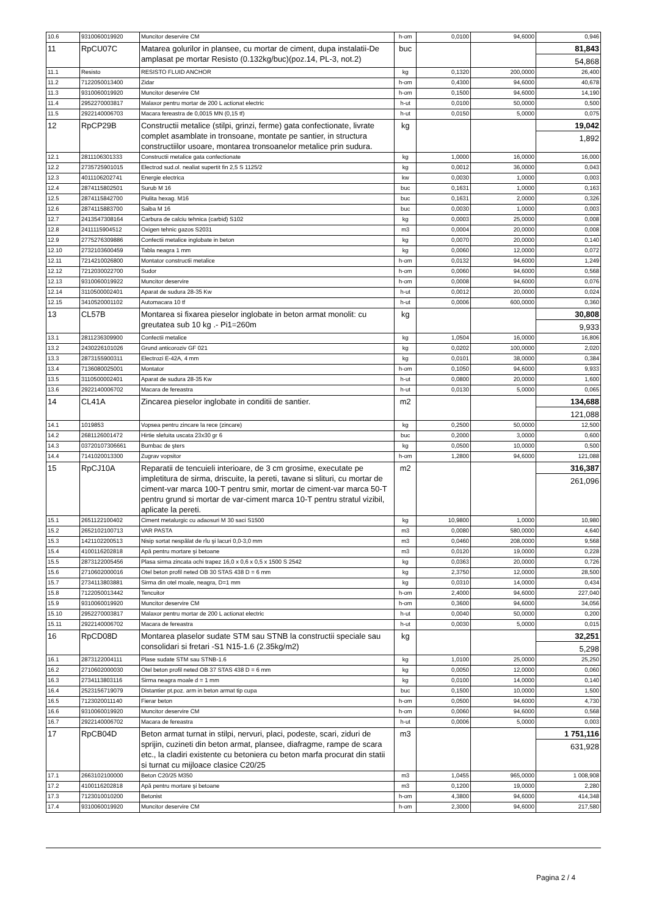| 10.6 | 9310060019920 | Muncitor deservire CM | h-om | 0,0100 | 94,6000 | 0,946 |
| 11 | RpCU07C | Matarea golurilor in plansee, cu mortar de ciment, dupa instalatii-De amplasat pe mortar Resisto (0.132kg/buc)(poz.14, PL-3, not.2) | buc | | | 81,843 54,868 |
| 11.1 | Resisto | RESISTO FLUID ANCHOR | kg | 0,1320 | 200,0000 | 26,400 |
| 11.2 | 7122050013400 | Zidar | h-om | 0,4300 | 94,6000 | 40,678 |
| 11.3 | 9310060019920 | Muncitor deservire CM | h-om | 0,1500 | 94,6000 | 14,190 |
| 11.4 | 2952270003817 | Malaxor pentru mortar de 200 L actionat electric | h-ut | 0,0100 | 50,0000 | 0,500 |
| 11.5 | 2922140006703 | Macara fereastra de 0,0015 MN (0,15 tf) | h-ut | 0,0150 | 5,0000 | 0,075 |
| 12 | RpCP29B | Constructii metalice (stilpi, grinzi, ferme) gata confectionate, livrate complet asamblate in tronsoane, montate pe santier, in structura constructiilor usoare, montarea tronsoanelor metalice prin sudura. | kg | | | 19,042 1,892 |
| 12.1 | 2811106301333 | Constructii metalice gata confectionate | kg | 1,0000 | 16,0000 | 16,000 |
| 12.2 | 2735725901015 | Electrod sud.ol. nealiat supertit fin 2,5 S 1125/2 | kg | 0,0012 | 36,0000 | 0,043 |
| 12.3 | 4011106202741 | Energie electrica | kw | 0,0030 | 1,0000 | 0,003 |
| 12.4 | 2874115802501 | Surub M 16 | buc | 0,1631 | 1,0000 | 0,163 |
| 12.5 | 2874115842700 | Piulita hexag. M16 | buc | 0,1631 | 2,0000 | 0,326 |
| 12.6 | 2874115883700 | Saiba M 16 | buc | 0,0030 | 1,0000 | 0,003 |
| 12.7 | 2413547308164 | Carbura de calciu tehnica (carbid) S102 | kg | 0,0003 | 25,0000 | 0,008 |
| 12.8 | 2411115904512 | Oxigen tehnic gazos S2031 | m3 | 0,0004 | 20,0000 | 0,008 |
| 12.9 | 2775276309886 | Confectii metalice inglobate in beton | kg | 0,0070 | 20,0000 | 0,140 |
| 12.10 | 2732103600459 | Tabla neagra 1 mm | kg | 0,0060 | 12,0000 | 0,072 |
| 12.11 | 7214210026800 | Montator constructii metalice | h-om | 0,0132 | 94,6000 | 1,249 |
| 12.12 | 7212030022700 | Sudor | h-om | 0,0060 | 94,6000 | 0,568 |
| 12.13 | 9310060019922 | Muncitor deservire | h-om | 0,0008 | 94,6000 | 0,076 |
| 12.14 | 3110500002401 | Aparat de sudura 28-35 Kw | h-ut | 0,0012 | 20,0000 | 0,024 |
| 12.15 | 3410520001102 | Automacara 10 tf | h-ut | 0,0006 | 600,0000 | 0,360 |
| 13 | CL57B | Montarea si fixarea pieselor inglobate in beton armat monolit: cu greutatea sub 10 kg .- Pi1=260m | kg | | | 30,808 9,933 |
| 13.1 | 2811236309900 | Confectii metalice | kg | 1,0504 | 16,0000 | 16,806 |
| 13.2 | 2430226101026 | Grund anticoroziv GF 021 | kg | 0,0202 | 100,0000 | 2,020 |
| 13.3 | 2873155900311 | Electrozi E-42A, 4 mm | kg | 0,0101 | 38,0000 | 0,384 |
| 13.4 | 7136080025001 | Montator | h-om | 0,1050 | 94,6000 | 9,933 |
| 13.5 | 3110500002401 | Aparat de sudura 28-35 Kw | h-ut | 0,0800 | 20,0000 | 1,600 |
| 13.6 | 2922140006702 | Macara de fereastra | h-ut | 0,0130 | 5,0000 | 0,065 |
| 14 | CL41A | Zincarea pieselor inglobate in conditii de santier. | m2 | | | 134,688 121,088 |
| 14.1 | 1019853 | Vopsea pentru zincare la rece (zincare) | kg | 0,2500 | 50,0000 | 12,500 |
| 14.2 | 2681126001472 | Hirtie slefuita uscata 23x30 gr 6 | buc | 0,2000 | 3,0000 | 0,600 |
| 14.3 | 03720107306661 | Bumbac de şters | kg | 0,0500 | 10,0000 | 0,500 |
| 14.4 | 7141020013300 | Zugrav vopsitor | h-om | 1,2800 | 94,6000 | 121,088 |
| 15 | RpCJ10A | Reparatii de tencuieli interioare, de 3 cm grosime, executate pe impletitura de sirma, driscuite, la pereti, tavane si slituri, cu mortar de ciment-var marca 100-T pentru smir, mortar de ciment-var marca 50-T pentru grund si mortar de var-ciment marca 10-T pentru stratul vizibil, aplicate la pereti. | m2 | | | 316,387 261,096 |
| 15.1 | 2651122100402 | Ciment metalurgic cu adaosuri M 30 saci S1500 | kg | 10,9800 | 1,0000 | 10,980 |
| 15.2 | 2652102100713 | VAR PASTA | m3 | 0,0080 | 580,0000 | 4,640 |
| 15.3 | 1421102200513 | Nisip sortat nespălat de rîu şi lacuri 0,0-3,0 mm | m3 | 0,0460 | 208,0000 | 9,568 |
| 15.4 | 4100116202818 | Apă pentru mortare şi betoane | m3 | 0,0120 | 19,0000 | 0,228 |
| 15.5 | 2873122005456 | Plasa sirma zincata ochi trapez 16,0 x 0,6 x 0,5 x 1500 S 2542 | kg | 0,0363 | 20,0000 | 0,726 |
| 15.6 | 2710602000016 | Otel beton profil neted OB 30 STAS 438 D = 6 mm | kg | 2,3750 | 12,0000 | 28,500 |
| 15.7 | 2734113803881 | Sirma din otel moale, neagra, D=1 mm | kg | 0,0310 | 14,0000 | 0,434 |
| 15.8 | 7122050013442 | Tencuitor | h-om | 2,4000 | 94,6000 | 227,040 |
| 15.9 | 9310060019920 | Muncitor deservire CM | h-om | 0,3600 | 94,6000 | 34,056 |
| 15.10 | 2952270003817 | Malaxor pentru mortar de 200 L actionat electric | h-ut | 0,0040 | 50,0000 | 0,200 |
| 15.11 | 2922140006702 | Macara de fereastra | h-ut | 0,0030 | 5,0000 | 0,015 |
| 16 | RpCD08D | Montarea plaselor sudate STM sau STNB la constructii speciale sau consolidari si fretari -S1 N15-1.6 (2.35kg/m2) | kg | | | 32,251 5,298 |
| 16.1 | 2873122004111 | Plase sudate STM sau STNB-1.6 | kg | 1,0100 | 25,0000 | 25,250 |
| 16.2 | 2710602000030 | Otel beton profil neted OB 37 STAS 438 D = 6 mm | kg | 0,0050 | 12,0000 | 0,060 |
| 16.3 | 2734113803116 | Sirma neagra moale d = 1 mm | kg | 0,0100 | 14,0000 | 0,140 |
| 16.4 | 2523156719079 | Distantier pt.poz. arm in beton armat tip cupa | buc | 0,1500 | 10,0000 | 1,500 |
| 16.5 | 7123020011140 | Fierar beton | h-om | 0,0500 | 94,6000 | 4,730 |
| 16.6 | 9310060019920 | Muncitor deservire CM | h-om | 0,0060 | 94,6000 | 0,568 |
| 16.7 | 2922140006702 | Macara de fereastra | h-ut | 0,0006 | 5,0000 | 0,003 |
| 17 | RpCB04D | Beton armat turnat in stilpi, nervuri, placi, podeste, scari, ziduri de sprijin, cuzineti din beton armat, plansee, diafragme, rampe de scara etc., la cladiri existente cu betoniera cu beton marfa procurat din statii si turnat cu mijloace clasice C20/25 | m3 | | | 1 751,116 631,928 |
| 17.1 | 2663102100000 | Beton C20/25 M350 | m3 | 1,0455 | 965,0000 | 1 008,908 |
| 17.2 | 4100116202818 | Apă pentru mortare şi betoane | m3 | 0,1200 | 19,0000 | 2,280 |
| 17.3 | 7123010010200 | Betonist | h-om | 4,3800 | 94,6000 | 414,348 |
| 17.4 | 9310060019920 | Muncitor deservire CM | h-om | 2,3000 | 94,6000 | 217,580 |
Pagina 2 / 4